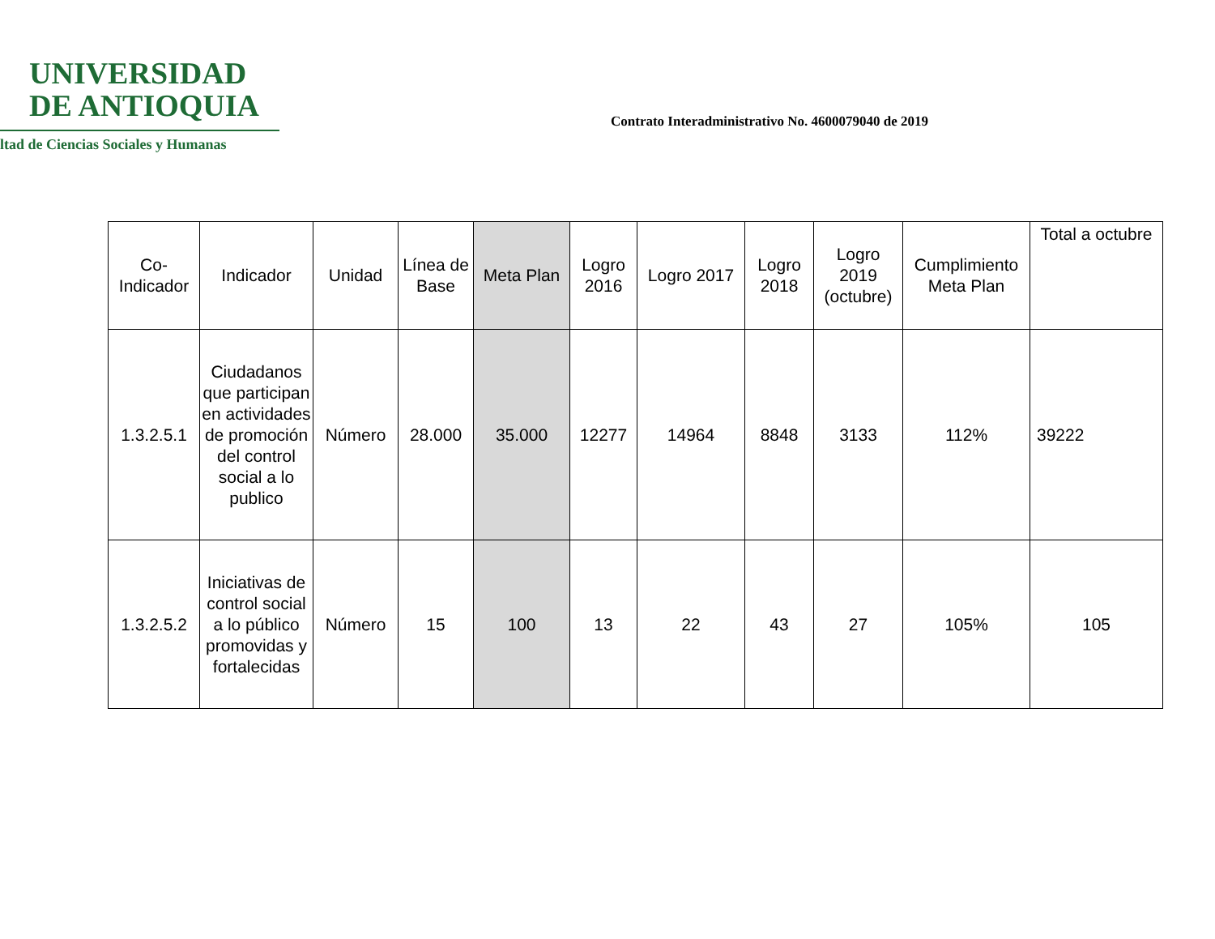UNIVERSIDAD
DE ANTIOQUIA
ltad de Ciencias Sociales y Humanas
Contrato Interadministrativo No. 4600079040 de 2019
| Co-Indicador | Indicador | Unidad | Línea de Base | Meta Plan | Logro 2016 | Logro 2017 | Logro 2018 | Logro 2019 (octubre) | Cumplimiento Meta Plan | Total a octubre |
| --- | --- | --- | --- | --- | --- | --- | --- | --- | --- | --- |
| 1.3.2.5.1 | Ciudadanos que participan en actividades de promoción del control social a lo publico | Número | 28.000 | 35.000 | 12277 | 14964 | 8848 | 3133 | 112% | 39222 |
| 1.3.2.5.2 | Iniciativas de control social a lo público promovidas y fortalecidas | Número | 15 | 100 | 13 | 22 | 43 | 27 | 105% | 105 |